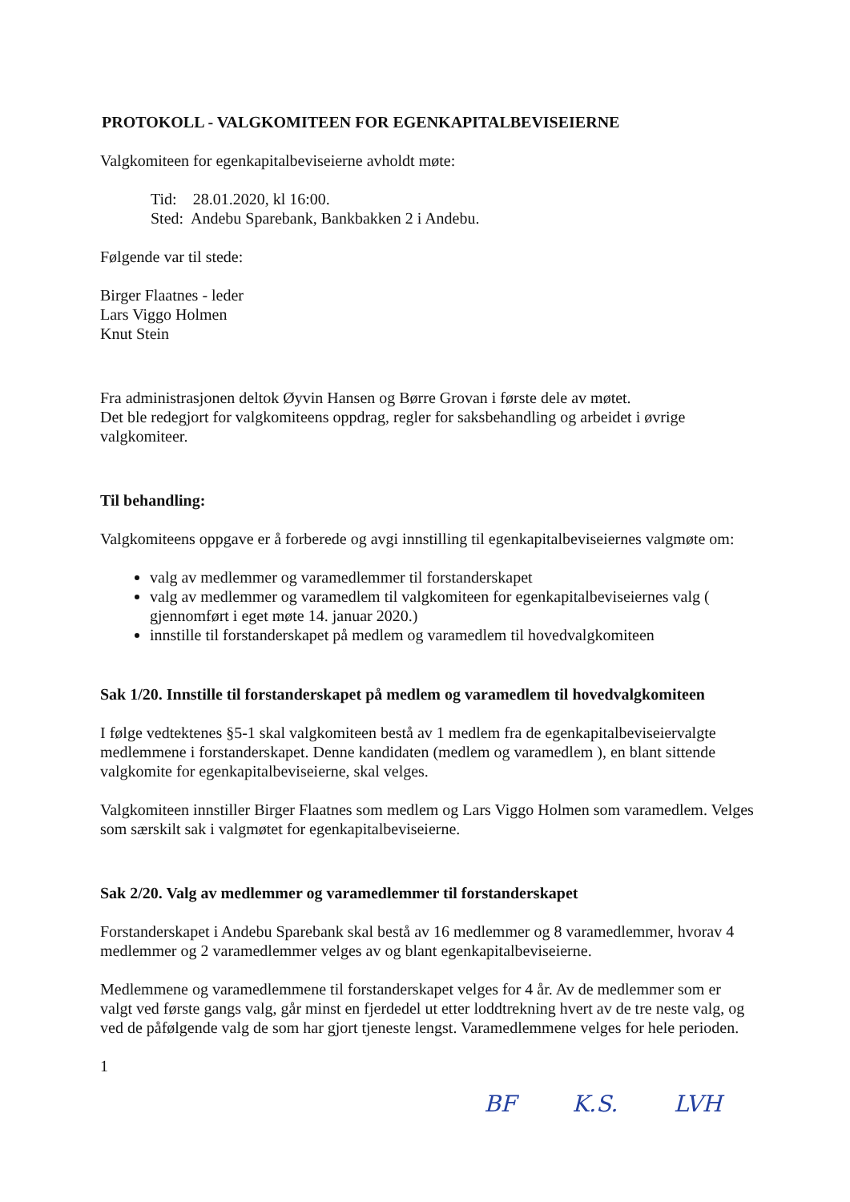PROTOKOLL - VALGKOMITEEN FOR EGENKAPITALBEVISEIERNE
Valgkomiteen for egenkapitalbeviseierne avholdt møte:
Tid: 28.01.2020, kl 16:00.
Sted: Andebu Sparebank, Bankbakken 2 i Andebu.
Følgende var til stede:
Birger Flaatnes - leder
Lars Viggo Holmen
Knut Stein
Fra administrasjonen deltok Øyvin Hansen og Børre Grovan i første dele av møtet.
Det ble redegjort for valgkomiteens oppdrag, regler for saksbehandling og arbeidet i øvrige valgkomiteer.
Til behandling:
Valgkomiteens oppgave er å forberede og avgi innstilling til egenkapitalbeviseiernes valgmøte om:
valg av medlemmer og varamedlemmer til forstanderskapet
valg av medlemmer og varamedlem til valgkomiteen for egenkapitalbeviseiernes valg ( gjennomført i eget møte 14. januar 2020.)
innstille til forstanderskapet på medlem og varamedlem til hovedvalgkomiteen
Sak 1/20. Innstille til forstanderskapet på medlem og varamedlem til hovedvalgkomiteen
I følge vedtektenes §5-1 skal valgkomiteen bestå av 1 medlem fra de egenkapitalbeviseiervalgte medlemmene i forstanderskapet. Denne kandidaten (medlem og varamedlem ), en blant sittende valgkomite for egenkapitalbeviseierne, skal velges.
Valgkomiteen innstiller Birger Flaatnes som medlem og Lars Viggo Holmen som varamedlem. Velges som særskilt sak i valgmøtet for egenkapitalbeviseierne.
Sak 2/20. Valg av medlemmer og varamedlemmer til forstanderskapet
Forstanderskapet i Andebu Sparebank skal bestå av 16 medlemmer og 8 varamedlemmer, hvorav 4 medlemmer og 2 varamedlemmer velges av og blant egenkapitalbeviseierne.
Medlemmene og varamedlemmene til forstanderskapet velges for 4 år. Av de medlemmer som er valgt ved første gangs valg, går minst en fjerdedel ut etter loddtrekning hvert av de tre neste valg, og ved de påfølgende valg de som har gjort tjeneste lengst. Varamedlemmene velges for hele perioden.
1
BF K.S. LVH